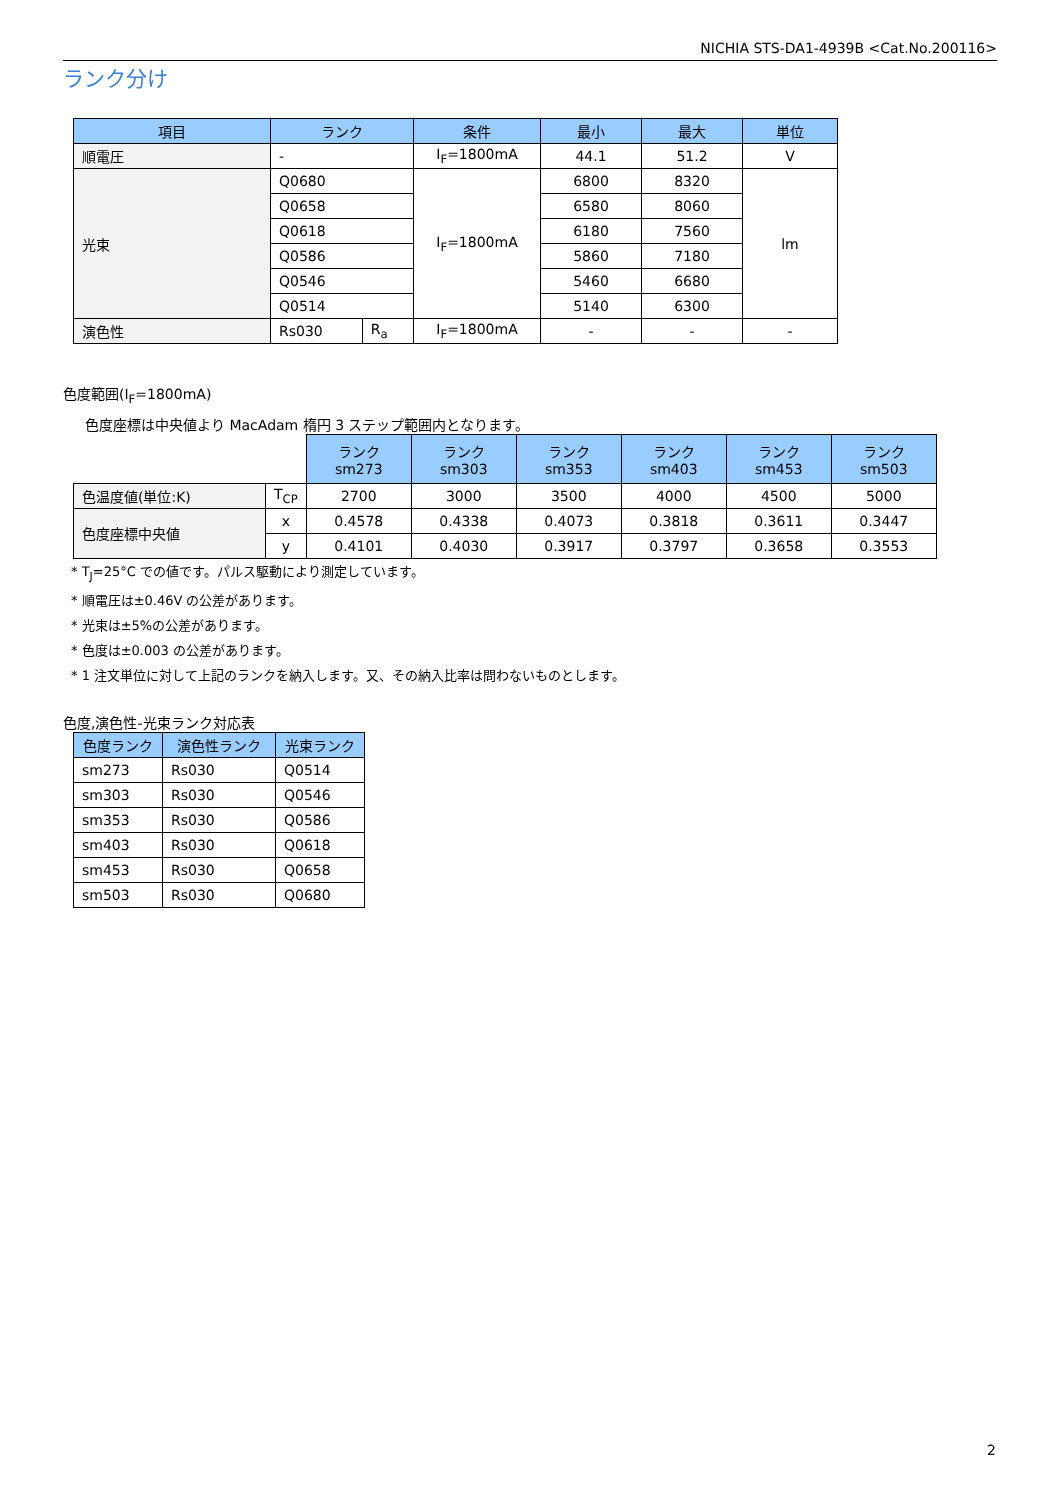NICHIA STS-DA1-4939B <Cat.No.200116>
ランク分け
| 項目 | ランク | | 条件 | 最小 | 最大 | 単位 |
| --- | --- | --- | --- | --- | --- | --- |
| 順電圧 | - | | I<sub>F</sub>=1800mA | 44.1 | 51.2 | V |
| 光束 | Q0680 | | I<sub>F</sub>=1800mA | 6800 | 8320 | lm |
| | Q0658 | | | 6580 | 8060 | |
| | Q0618 | | | 6180 | 7560 | |
| | Q0586 | | | 5860 | 7180 | |
| | Q0546 | | | 5460 | 6680 | |
| | Q0514 | | | 5140 | 6300 | |
| 演色性 | Rs030 | R<sub>a</sub> | I<sub>F</sub>=1800mA | - | - | - |
色度範囲(I<sub>F</sub>=1800mA)
色度座標は中央値より MacAdam 楕円 3 ステップ範囲内となります。
| | | ランク sm273 | ランク sm303 | ランク sm353 | ランク sm403 | ランク sm453 | ランク sm503 |
| 色温度値(単位:K) | T<sub>CP</sub> | 2700 | 3000 | 3500 | 4000 | 4500 | 5000 |
| 色度座標中央値 | x | 0.4578 | 0.4338 | 0.4073 | 0.3818 | 0.3611 | 0.3447 |
| | y | 0.4101 | 0.4030 | 0.3917 | 0.3797 | 0.3658 | 0.3553 |
* T<sub>J</sub>=25°C での値です。パルス駆動により測定しています。
* 順電圧は±0.46V の公差があります。
* 光束は±5%の公差があります。
* 色度は±0.003 の公差があります。
* 1 注文単位に対して上記のランクを納入します。又、その納入比率は問わないものとします。
色度,演色性-光束ランク対応表
| 色度ランク | 演色性ランク | 光束ランク |
| --- | --- | --- |
| sm273 | Rs030 | Q0514 |
| sm303 | Rs030 | Q0546 |
| sm353 | Rs030 | Q0586 |
| sm403 | Rs030 | Q0618 |
| sm453 | Rs030 | Q0658 |
| sm503 | Rs030 | Q0680 |
2